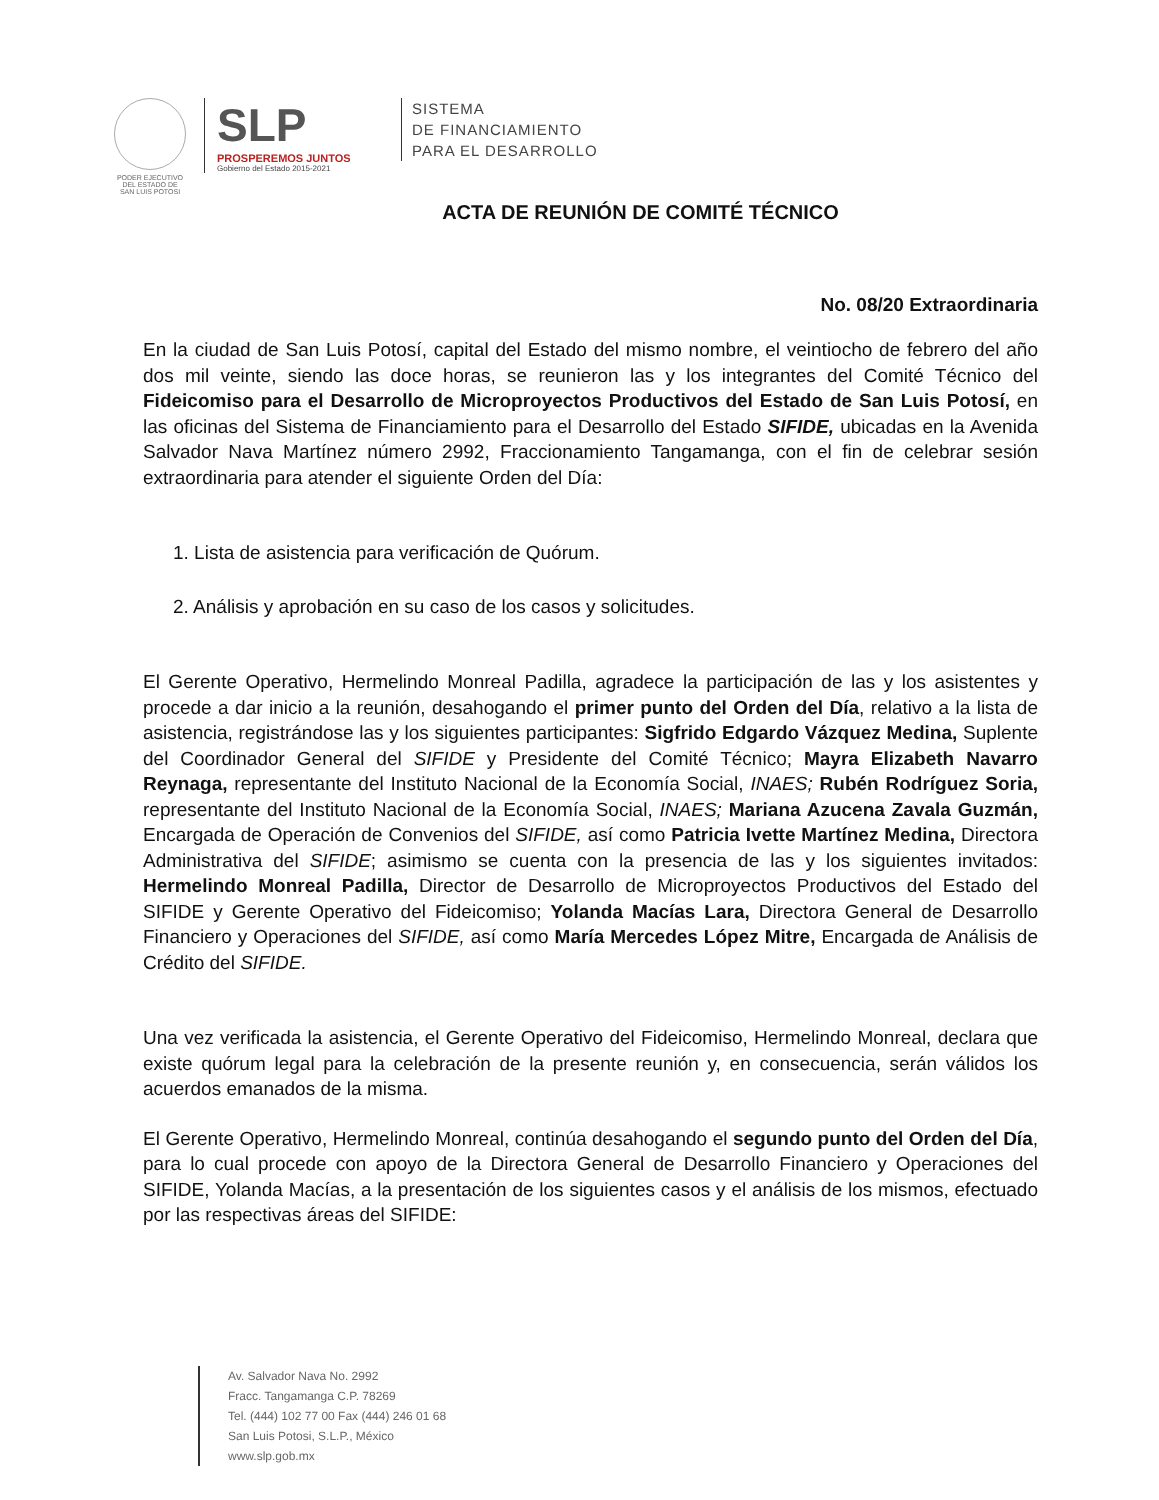PODER EJECUTIVO
DEL ESTADO DE
SAN LUIS POTOSI
SLP
PROSPEREMOS JUNTOS
Gobierno del Estado 2015-2021
SISTEMA
DE FINANCIAMIENTO
PARA EL DESARROLLO
ACTA DE REUNIÓN DE COMITÉ TÉCNICO
No. 08/20 Extraordinaria
En la ciudad de San Luis Potosí, capital del Estado del mismo nombre, el veintiocho de febrero del año dos mil veinte, siendo las doce horas, se reunieron las y los integrantes del Comité Técnico del Fideicomiso para el Desarrollo de Microproyectos Productivos del Estado de San Luis Potosí, en las oficinas del Sistema de Financiamiento para el Desarrollo del Estado SIFIDE, ubicadas en la Avenida Salvador Nava Martínez número 2992, Fraccionamiento Tangamanga, con el fin de celebrar sesión extraordinaria para atender el siguiente Orden del Día:
1. Lista de asistencia para verificación de Quórum.
2. Análisis y aprobación en su caso de los casos y solicitudes.
El Gerente Operativo, Hermelindo Monreal Padilla, agradece la participación de las y los asistentes y procede a dar inicio a la reunión, desahogando el primer punto del Orden del Día, relativo a la lista de asistencia, registrándose las y los siguientes participantes: Sigfrido Edgardo Vázquez Medina, Suplente del Coordinador General del SIFIDE y Presidente del Comité Técnico; Mayra Elizabeth Navarro Reynaga, representante del Instituto Nacional de la Economía Social, INAES; Rubén Rodríguez Soria, representante del Instituto Nacional de la Economía Social, INAES; Mariana Azucena Zavala Guzmán, Encargada de Operación de Convenios del SIFIDE, así como Patricia Ivette Martínez Medina, Directora Administrativa del SIFIDE; asimismo se cuenta con la presencia de las y los siguientes invitados: Hermelindo Monreal Padilla, Director de Desarrollo de Microproyectos Productivos del Estado del SIFIDE y Gerente Operativo del Fideicomiso; Yolanda Macías Lara, Directora General de Desarrollo Financiero y Operaciones del SIFIDE, así como María Mercedes López Mitre, Encargada de Análisis de Crédito del SIFIDE.
Una vez verificada la asistencia, el Gerente Operativo del Fideicomiso, Hermelindo Monreal, declara que existe quórum legal para la celebración de la presente reunión y, en consecuencia, serán válidos los acuerdos emanados de la misma.
El Gerente Operativo, Hermelindo Monreal, continúa desahogando el segundo punto del Orden del Día, para lo cual procede con apoyo de la Directora General de Desarrollo Financiero y Operaciones del SIFIDE, Yolanda Macías, a la presentación de los siguientes casos y el análisis de los mismos, efectuado por las respectivas áreas del SIFIDE:
Av. Salvador Nava No. 2992
Fracc. Tangamanga C.P. 78269
Tel. (444) 102 77 00 Fax (444) 246 01 68
San Luis Potosi, S.L.P., México
www.slp.gob.mx